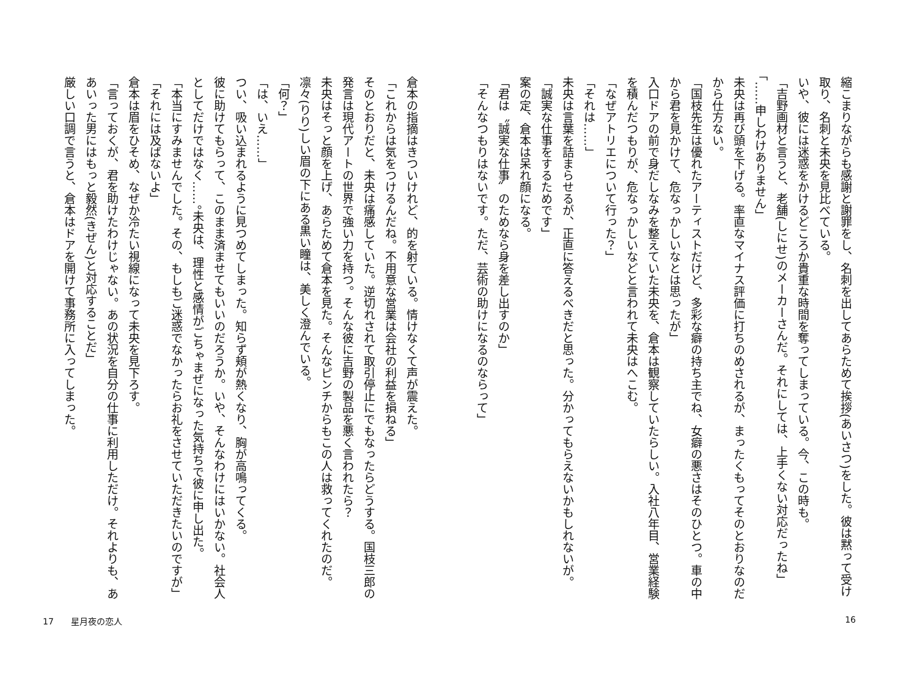縮こまりながらも感謝と謝罪をし、名刺を出してあらためて挨拶(あいさつ)をした。彼は黙って受け取り、名刺と未央を見比べている。
いや、彼には迷惑をかけるどころか貴重な時間を奪ってしまっている。今、この時も。
「吉野画材と言うと、老舗(しにせ)のメーカーさんだ。それにしては、上手くない対応だったね」
「……申しわけありません」
未央は再び頭を下げる。率直なマイナス評価に打ちのめされるが、まったくもってそのとおりなのだから仕方ない。
「国枝先生は優れたアーティストだけど、多彩な癖の持ち主でね、女癖の悪さはそのひとつ。車の中から君を見かけて、危なっかしいなとは思ったが」
入口ドアの前で身だしなみを整えていた未央を、倉本は観察していたらしい。入社八年目、営業経験を積んだつもりが、危なっかしいなどと言われて未央はへこむ。
「なぜアトリエについて行った？」
「それは……」
未央は言葉を詰まらせるが、正直に答えるべきだと思った。分かってもらえないかもしれないが。
「誠実な仕事をするためです」
案の定、倉本は呆れ顔になる。
「君は〝誠実な仕事〟のためなら身を差し出すのか」
「そんなつもりはないです。ただ、芸術の助けになるのならって」
倉本の指摘はきついけれど、的を射ている。情けなくて声が震えた。
「これからは気をつけるんだね。不用意な営業は会社の利益を損ねる」
そのとおりだと、未央は痛感していた。逆切れされて取引停止にでもなったらどうする。国枝三郎の発言は現代アートの世界で強い力を持つ。そんな彼に吉野の製品を悪く言われたら？
未央はそっと顔を上げ、あらためて倉本を見た。そんなピンチからもこの人は救ってくれたのだ。凛々(りり)しい眉の下にある黒い瞳は、美しく澄んでいる。
「何？」
「は、いえ……」
つい、吸い込まれるように見つめてしまった。知らず頬が熱くなり、胸が高鳴ってくる。
彼に助けてもらって、このまま済ませてもいいのだろうか。いや、そんなわけにはいかない。社会人としてだけではなく……。未央は、理性と感情がごちゃまぜになった気持ちで彼に申し出た。
「本当にすみませんでした。その、もしもご迷惑でなかったらお礼をさせていただきたいのですが」
「それには及ばないよ」
倉本は眉をひそめ、なぜか冷たい視線になって未央を見下ろす。
「言っておくが、君を助けたわけじゃない。あの状況を自分の仕事に利用しただけ。それよりも、ああいった男にはもっと毅然(きぜん)と対応することだ」
厳しい口調で言うと、倉本はドアを開けて事務所に入ってしまった。
16 17　　星月夜の恋人